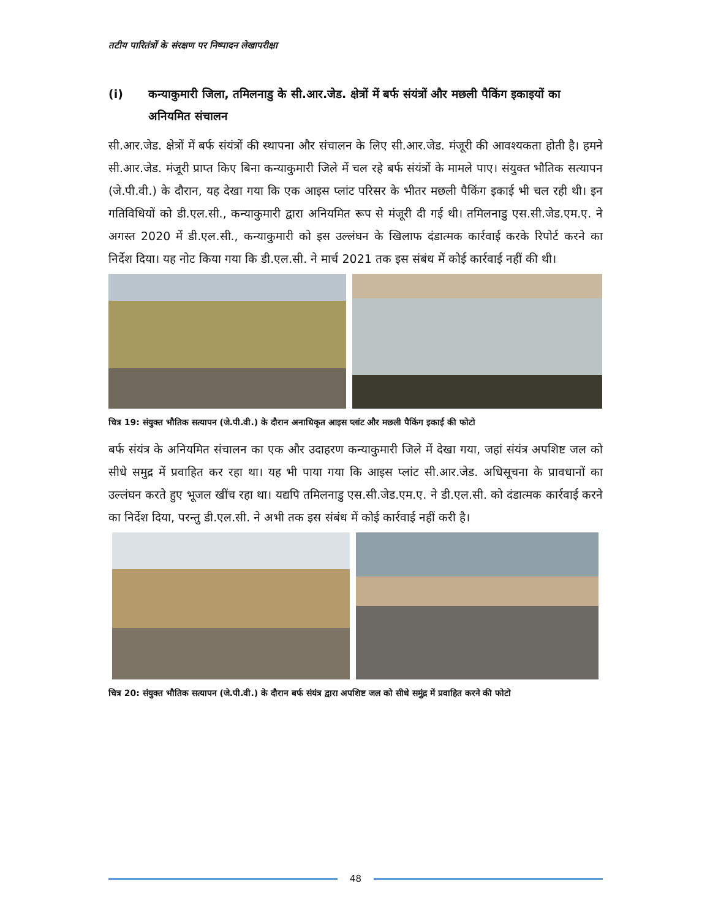तटीय पारितंत्रों के संरक्षण पर निष्पादन लेखापरीक्षा
(i) कन्याकुमारी जिला, तमिलनाडु के सी.आर.जेड. क्षेत्रों में बर्फ संयंत्रों और मछली पैकिंग इकाइयों का अनियमित संचालन
सी.आर.जेड. क्षेत्रों में बर्फ संयंत्रों की स्थापना और संचालन के लिए सी.आर.जेड. मंजूरी की आवश्यकता होती है। हमने सी.आर.जेड. मंजूरी प्राप्त किए बिना कन्याकुमारी जिले में चल रहे बर्फ संयंत्रों के मामले पाए। संयुक्त भौतिक सत्यापन (जे.पी.वी.) के दौरान, यह देखा गया कि एक आइस प्लांट परिसर के भीतर मछली पैकिंग इकाई भी चल रही थी। इन गतिविधियों को डी.एल.सी., कन्याकुमारी द्वारा अनियमित रूप से मंजूरी दी गई थी। तमिलनाडु एस.सी.जेड.एम.ए. ने अगस्त 2020 में डी.एल.सी., कन्याकुमारी को इस उल्लंघन के खिलाफ दंडात्मक कार्रवाई करके रिपोर्ट करने का निर्देश दिया। यह नोट किया गया कि डी.एल.सी. ने मार्च 2021 तक इस संबंध में कोई कार्रवाई नहीं की थी।
चित्र 19: संयुक्त भौतिक सत्यापन (जे.पी.वी.) के दौरान अनाधिकृत आइस प्लांट और मछली पैकिंग इकाई की फोटो
बर्फ संयंत्र के अनियमित संचालन का एक और उदाहरण कन्याकुमारी जिले में देखा गया, जहां संयंत्र अपशिष्ट जल को सीधे समुद्र में प्रवाहित कर रहा था। यह भी पाया गया कि आइस प्लांट सी.आर.जेड. अधिसूचना के प्रावधानों का उल्लंघन करते हुए भूजल खींच रहा था। यद्यपि तमिलनाडु एस.सी.जेड.एम.ए. ने डी.एल.सी. को दंडात्मक कार्रवाई करने का निर्देश दिया, परन्तु डी.एल.सी. ने अभी तक इस संबंध में कोई कार्रवाई नहीं करी है।
चित्र 20: संयुक्त भौतिक सत्यापन (जे.पी.वी.) के दौरान बर्फ संयंत्र द्वारा अपशिष्ट जल को सीधे समुंद्र में प्रवाहित करने की फोटो
48